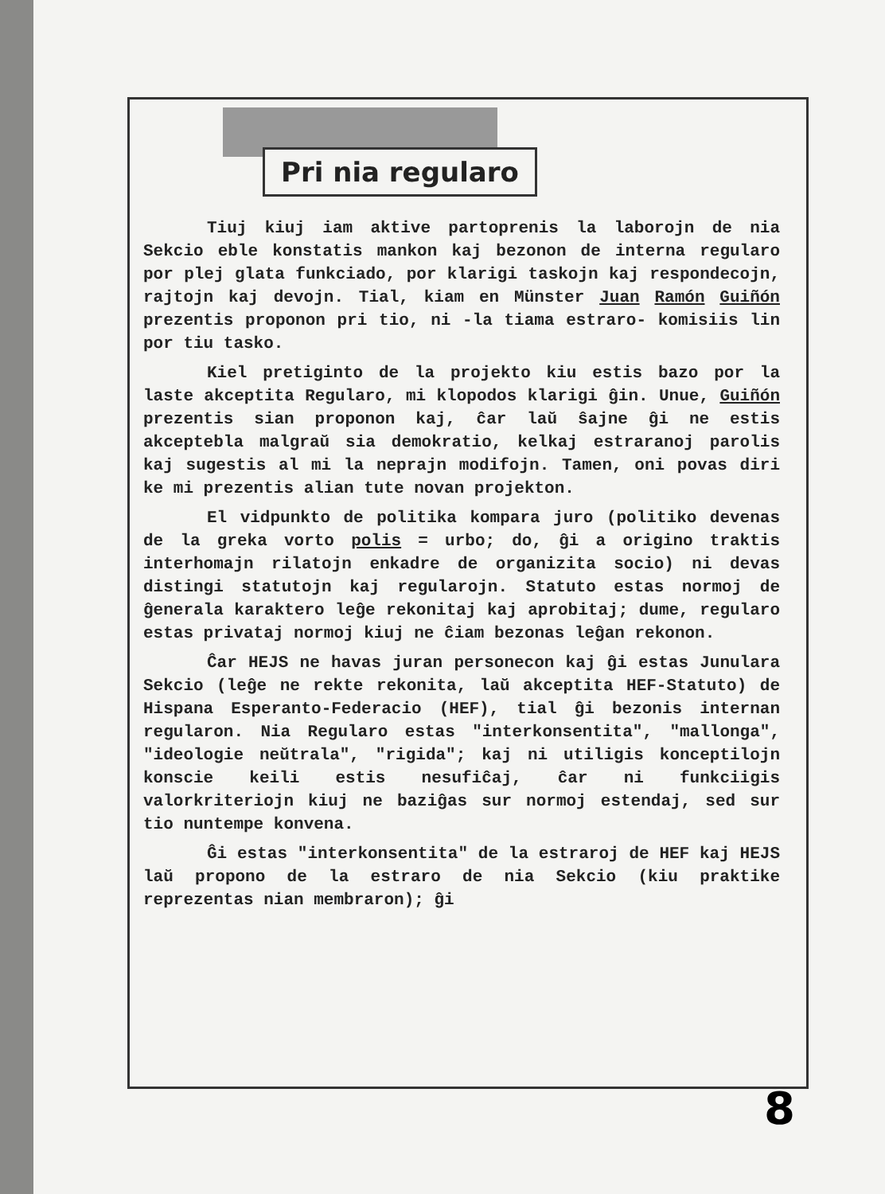Pri nia regularo
Tiuj kiuj iam aktive partoprenis la laborojn de nia Sekcio eble konstatis mankon kaj bezonon de interna regularo por plej glata funkciado, por klarigi taskojn kaj respondecojn, rajtojn kaj devojn. Tial, kiam en Münster Juan Ramón Guiñón prezentis proponon pri tio, ni -la tiama estraro- komisiis lin por tiu tasko.
Kiel pretiginto de la projekto kiu estis bazo por la laste akceptita Regularo, mi klopodos klarigi ĝin. Unue, Guiñón prezentis sian proponon kaj, ĉar laŭ ŝajne ĝi ne estis akceptebla malgraŭ sia demokratio, kelkaj estraranoj parolis kaj sugestis al mi la neprajn modifojn. Tamen, oni povas diri ke mi prezentis alian tute novan projekton.
El vidpunkto de politika kompara juro (politiko devenas de la greka vorto polis = urbo; do, ĝi a origino traktis interhomajn rilatojn enkadre de organizita socio) ni devas distingi statutojn kaj regularojn. Statuto estas normoj de ĝenerala karaktero leĝe rekonitaj kaj aprobitaj; dume, regularo estas privataj normoj kiuj ne ĉiam bezonas leĝan rekonon.
Ĉar HEJS ne havas juran personecon kaj ĝi estas Junulara Sekcio (leĝe ne rekte rekonita, laŭ akceptita HEF-Statuto) de Hispana Esperanto-Federacio (HEF), tial ĝi bezonis internan regularon. Nia Regularo estas "interkonsentita", "mallonga", "ideologie neŭtrala", "rigida"; kaj ni utiligis konceptilojn konscie keili estis nesufiĉaj, ĉar ni funkciigis valorkriteriojn kiuj ne baziĝas sur normoj estendaj, sed sur tio nuntempe konvena.
Ĝi estas "interkonsentita" de la estraroj de HEF kaj HEJS laŭ propono de la estraro de nia Sekcio (kiu praktike reprezentas nian membraron); ĝi
8